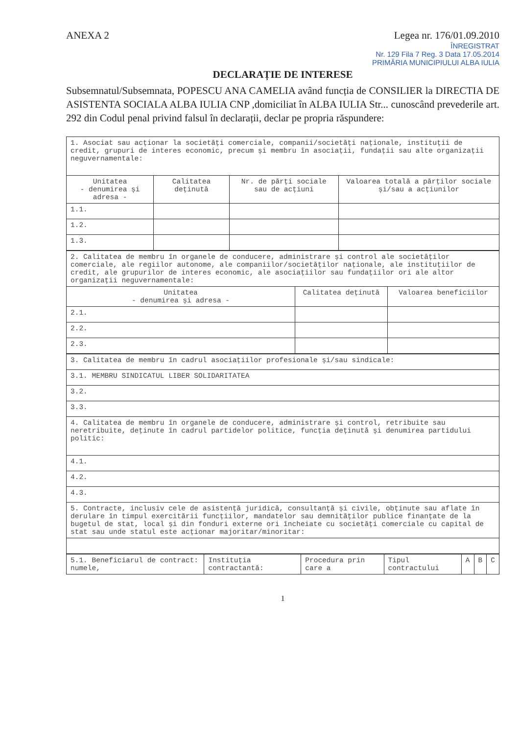ANEXA 2 Legea nr. 176/01.09.2010
ÎNREGISTRAT
Nr. 129 Fila 7 Reg. 3 Data 17.05.2014
PRIMĂRIA MUNICIPIULUI ALBA IULIA
DECLARAȚIE DE INTERESE
Subsemnatul/Subsemnata, POPESCU ANA CAMELIA având funcția de CONSILIER la DIRECTIA DE ASISTENTA SOCIALA ALBA IULIA CNP ,domiciliat în ALBA IULIA Str... cunoscând prevederile art. 292 din Codul penal privind falsul în declarații, declar pe propria răspundere:
| 1. Asociat sau acționar la societăți comerciale, companii/societăți naționale, instituții de credit, grupuri de interes economic, precum și membru în asociații, fundații sau alte organizații neguvernamentale: | | | |
| Unitatea - denumirea și adresa - | Calitatea deținută | Nr. de părți sociale sau de acțiuni | Valoarea totală a părților sociale și/sau a acțiunilor |
| 1.1. | | | |
| 1.2. | | | |
| 1.3. | | | |
| 2. Calitatea de membru în organele de conducere, administrare și control ale societăților comerciale, ale regiilor autonome, ale companiilor/societăților naționale, ale instituțiilor de credit, ale grupurilor de interes economic, ale asociațiilor sau fundațiilor ori ale altor organizații neguvernamentale: | | |
| Unitatea - denumirea și adresa - | Calitatea deținută | Valoarea beneficiilor |
| 2.1. | | |
| 2.2. | | |
| 2.3. | | |
| 3. Calitatea de membru în cadrul asociațiilor profesionale și/sau sindicale: |
| 3.1. MEMBRU SINDICATUL LIBER SOLIDARITATEA |
| 3.2. |
| 3.3. |
| 4. Calitatea de membru în organele de conducere, administrare și control, retribuite sau neretribuite, deținute în cadrul partidelor politice, funcția deținută și denumirea partidului politic: |
| 4.1. |
| 4.2. |
| 4.3. |
| 5. Contracte, inclusiv cele de asistență juridică, consultanță și civile, obținute sau aflate în derulare în timpul exercitării funcțiilor, mandatelor sau demnităților publice finanțate de la bugetul de stat, local și din fonduri externe ori încheiate cu societăți comerciale cu capital de stat sau unde statul este acționar majoritar/minoritar: |
| 5.1. Beneficiarul de contract: numele, | Instituția contractantă: | Procedura prin care a | Tipul contractului | A | B | C |
1